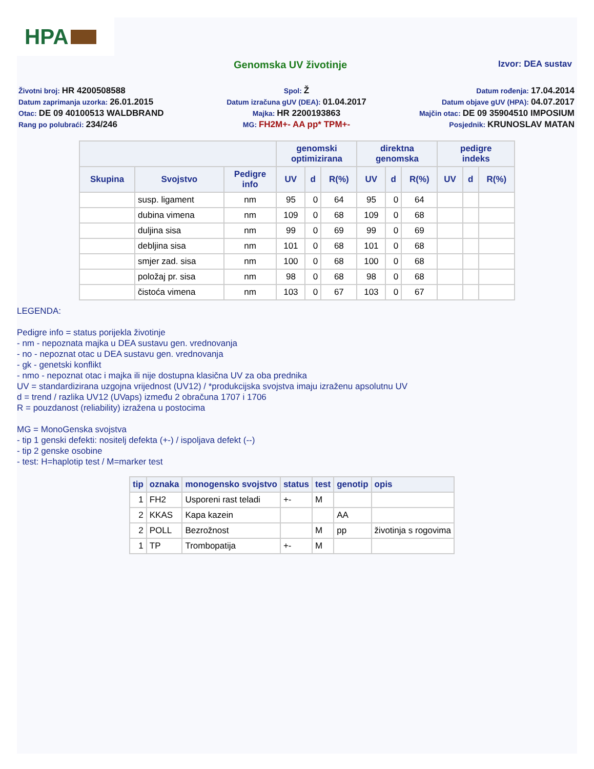HPA
Genomska UV životinje
Izvor: DEA sustav
Životni broj: HR 4200508588
Spol: Ž
Datum rođenja: 17.04.2014
Datum zaprimanja uzorka: 26.01.2015
Datum izračuna gUV (DEA): 01.04.2017
Datum objave gUV (HPA): 04.07.2017
Otac: DE 09 40100513 WALDBRAND
Majka: HR 2200193863
Majčin otac: DE 09 35904510 IMPOSIUM
Rang po polubraći: 234/246
MG: FH2M+- AA pp* TPM+-
Posjednik: KRUNOSLAV MATAN
| | | | genomski optimizirana | | | direktna genomska | | | pedigre indeks | | |
| --- | --- | --- | --- | --- | --- | --- | --- | --- | --- | --- | --- |
| Skupina | Svojstvo | Pedigre info | UV | d | R(%) | UV | d | R(%) | UV | d | R(%) |
| | susp. ligament | nm | 95 | 0 | 64 | 95 | 0 | 64 | | | |
| | dubina vimena | nm | 109 | 0 | 68 | 109 | 0 | 68 | | | |
| | duljina sisa | nm | 99 | 0 | 69 | 99 | 0 | 69 | | | |
| | debljina sisa | nm | 101 | 0 | 68 | 101 | 0 | 68 | | | |
| | smjer zad. sisa | nm | 100 | 0 | 68 | 100 | 0 | 68 | | | |
| | položaj pr. sisa | nm | 98 | 0 | 68 | 98 | 0 | 68 | | | |
| | čistoća vimena | nm | 103 | 0 | 67 | 103 | 0 | 67 | | | |
LEGENDA:
Pedigre info = status porijekla životinje
- nm - nepoznata majka u DEA sustavu gen. vrednovanja
- no - nepoznat otac u DEA sustavu gen. vrednovanja
- gk - genetski konflikt
- nmo - nepoznat otac i majka ili nije dostupna klasična UV za oba prednika
UV = standardizirana uzgojna vrijednost (UV12) / *produkcijska svojstva imaju izraženu apsolutnu UV
d = trend / razlika UV12 (UVaps) između 2 obračuna 1707 i 1706
R = pouzdanost (reliability) izražena u postocima
MG = MonoGenska svojstva
- tip 1 genski defekti: nositelj defekta (+-) / ispoljava defekt (--)
- tip 2 genske osobine
- test: H=haplotip test / M=marker test
| tip | oznaka | monogensko svojstvo | status | test | genotip | opis |
| --- | --- | --- | --- | --- | --- | --- |
| 1 | FH2 | Usporeni rast teladi | +- | M | | |
| 2 | KKAS | Kapa kazein | | | AA | |
| 2 | POLL | Bezrožnost | | M | pp | životinja s rogovima |
| 1 | TP | Trombopatija | +- | M | | |